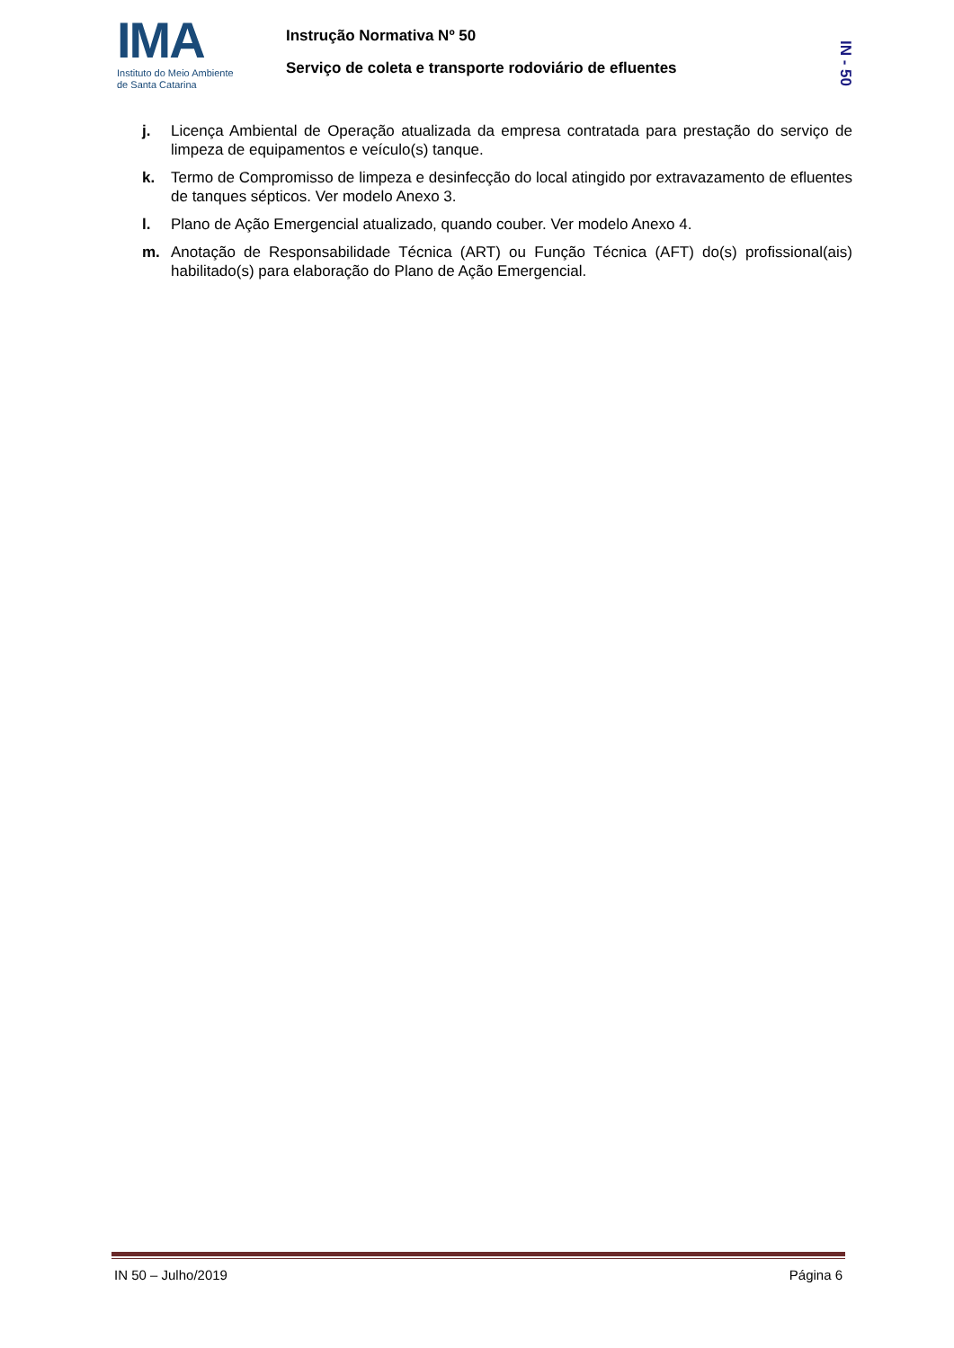IMA
Instituto do Meio Ambiente
de Santa Catarina
Instrução Normativa Nº 50
Serviço de coleta e transporte rodoviário de efluentes
IN - 50
j. Licença Ambiental de Operação atualizada da empresa contratada para prestação do serviço de limpeza de equipamentos e veículo(s) tanque.
k. Termo de Compromisso de limpeza e desinfecção do local atingido por extravazamento de efluentes de tanques sépticos. Ver modelo Anexo 3.
l. Plano de Ação Emergencial atualizado, quando couber. Ver modelo Anexo 4.
m. Anotação de Responsabilidade Técnica (ART) ou Função Técnica (AFT) do(s) profissional(ais) habilitado(s) para elaboração do Plano de Ação Emergencial.
IN 50 – Julho/2019 Página 6